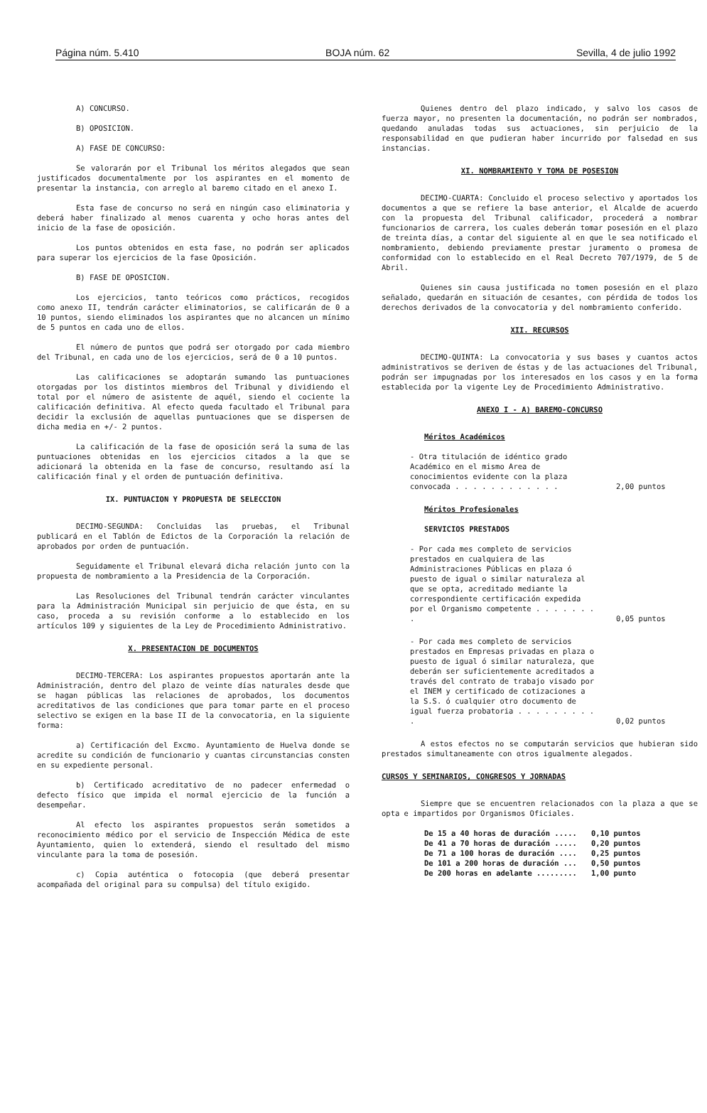Página núm. 5.410 BOJA núm. 62 Sevilla, 4 de julio 1992
A) CONCURSO.
B) OPOSICION.
A) FASE DE CONCURSO:
Se valorarán por el Tribunal los méritos alegados que sean justificados documentalmente por los aspirantes en el momento de presentar la instancia, con arreglo al baremo citado en el anexo I.
Esta fase de concurso no será en ningún caso eliminatoria y deberá haber finalizado al menos cuarenta y ocho horas antes del inicio de la fase de oposición.
Los puntos obtenidos en esta fase, no podrán ser aplicados para superar los ejercicios de la fase Oposición.
B) FASE DE OPOSICION.
Los ejercicios, tanto teóricos como prácticos, recogidos como anexo II, tendrán carácter eliminatorios, se calificarán de 0 a 10 puntos, siendo eliminados los aspirantes que no alcancen un mínimo de 5 puntos en cada uno de ellos.
El número de puntos que podrá ser otorgado por cada miembro del Tribunal, en cada uno de los ejercicios, será de 0 a 10 puntos.
Las calificaciones se adoptarán sumando las puntuaciones otorgadas por los distintos miembros del Tribunal y dividiendo el total por el número de asistente de aquél, siendo el cociente la calificación definitiva. Al efecto queda facultado el Tribunal para decidir la exclusión de aquellas puntuaciones que se dispersen de dicha media en +/- 2 puntos.
La calificación de la fase de oposición será la suma de las puntuaciones obtenidas en los ejercicios citados a la que se adicionará la obtenida en la fase de concurso, resultando así la calificación final y el orden de puntuación definitiva.
IX. PUNTUACION Y PROPUESTA DE SELECCION
DECIMO-SEGUNDA: Concluidas las pruebas, el Tribunal publicará en el Tablón de Edictos de la Corporación la relación de aprobados por orden de puntuación.
Seguidamente el Tribunal elevará dicha relación junto con la propuesta de nombramiento a la Presidencia de la Corporación.
Las Resoluciones del Tribunal tendrán carácter vinculantes para la Administración Municipal sin perjuicio de que ésta, en su caso, proceda a su revisión conforme a lo establecido en los artículos 109 y siguientes de la Ley de Procedimiento Administrativo.
X. PRESENTACION DE DOCUMENTOS
DECIMO-TERCERA: Los aspirantes propuestos aportarán ante la Administración, dentro del plazo de veinte días naturales desde que se hagan públicas las relaciones de aprobados, los documentos acreditativos de las condiciones que para tomar parte en el proceso selectivo se exigen en la base II de la convocatoria, en la siguiente forma:
a) Certificación del Excmo. Ayuntamiento de Huelva donde se acredite su condición de funcionario y cuantas circunstancias consten en su expediente personal.
b) Certificado acreditativo de no padecer enfermedad o defecto físico que impida el normal ejercicio de la función a desempeñar.
Al efecto los aspirantes propuestos serán sometidos a reconocimiento médico por el servicio de Inspección Médica de este Ayuntamiento, quien lo extenderá, siendo el resultado del mismo vinculante para la toma de posesión.
c) Copia auténtica o fotocopia (que deberá presentar acompañada del original para su compulsa) del título exigido.
Quienes dentro del plazo indicado, y salvo los casos de fuerza mayor, no presenten la documentación, no podrán ser nombrados, quedando anuladas todas sus actuaciones, sin perjuicio de la responsabilidad en que pudieran haber incurrido por falsedad en sus instancias.
XI. NOMBRAMIENTO Y TOMA DE POSESION
DECIMO-CUARTA: Concluido el proceso selectivo y aportados los documentos a que se refiere la base anterior, el Alcalde de acuerdo con la propuesta del Tribunal calificador, procederá a nombrar funcionarios de carrera, los cuales deberán tomar posesión en el plazo de treinta días, a contar del siguiente al en que le sea notificado el nombramiento, debiendo previamente prestar juramento o promesa de conformidad con lo establecido en el Real Decreto 707/1979, de 5 de Abril.
Quienes sin causa justificada no tomen posesión en el plazo señalado, quedarán en situación de cesantes, con pérdida de todos los derechos derivados de la convocatoria y del nombramiento conferido.
XII. RECURSOS
DECIMO-QUINTA: La convocatoria y sus bases y cuantos actos administrativos se deriven de éstas y de las actuaciones del Tribunal, podrán ser impugnadas por los interesados en los casos y en la forma establecida por la vigente Ley de Procedimiento Administrativo.
ANEXO I - A) BAREMO-CONCURSO
Méritos Académicos
- Otra titulación de idéntico grado Académico en el mismo Area de conocimientos evidente con la plaza convocada . . . . . . . . . . . . 2,00 puntos
Méritos Profesionales
SERVICIOS PRESTADOS
- Por cada mes completo de servicios prestados en cualquiera de las Administraciones Públicas en plaza ó puesto de igual o similar naturaleza al que se opta, acreditado mediante la correspondiente certificación expedida por el Organismo competente . . . . . . . . 0,05 puntos
- Por cada mes completo de servicios prestados en Empresas privadas en plaza o puesto de igual ó similar naturaleza, que deberán ser suficientemente acreditados a través del contrato de trabajo visado por el INEM y certificado de cotizaciones a la S.S. ó cualquier otro documento de igual fuerza probatoria . . . . . . . . . . 0,02 puntos
A estos efectos no se computarán servicios que hubieran sido prestados simultaneamente con otros igualmente alegados.
CURSOS Y SEMINARIOS, CONGRESOS Y JORNADAS
Siempre que se encuentren relacionados con la plaza a que se opta e impartidos por Organismos Oficiales.
| De 15 a 40 horas de duración ..... | 0,10 puntos |
| De 41 a 70 horas de duración ..... | 0,20 puntos |
| De 71 a 100 horas de duración .... | 0,25 puntos |
| De 101 a 200 horas de duración ... | 0,50 puntos |
| De 200 horas en adelante ......... | 1,00 punto |